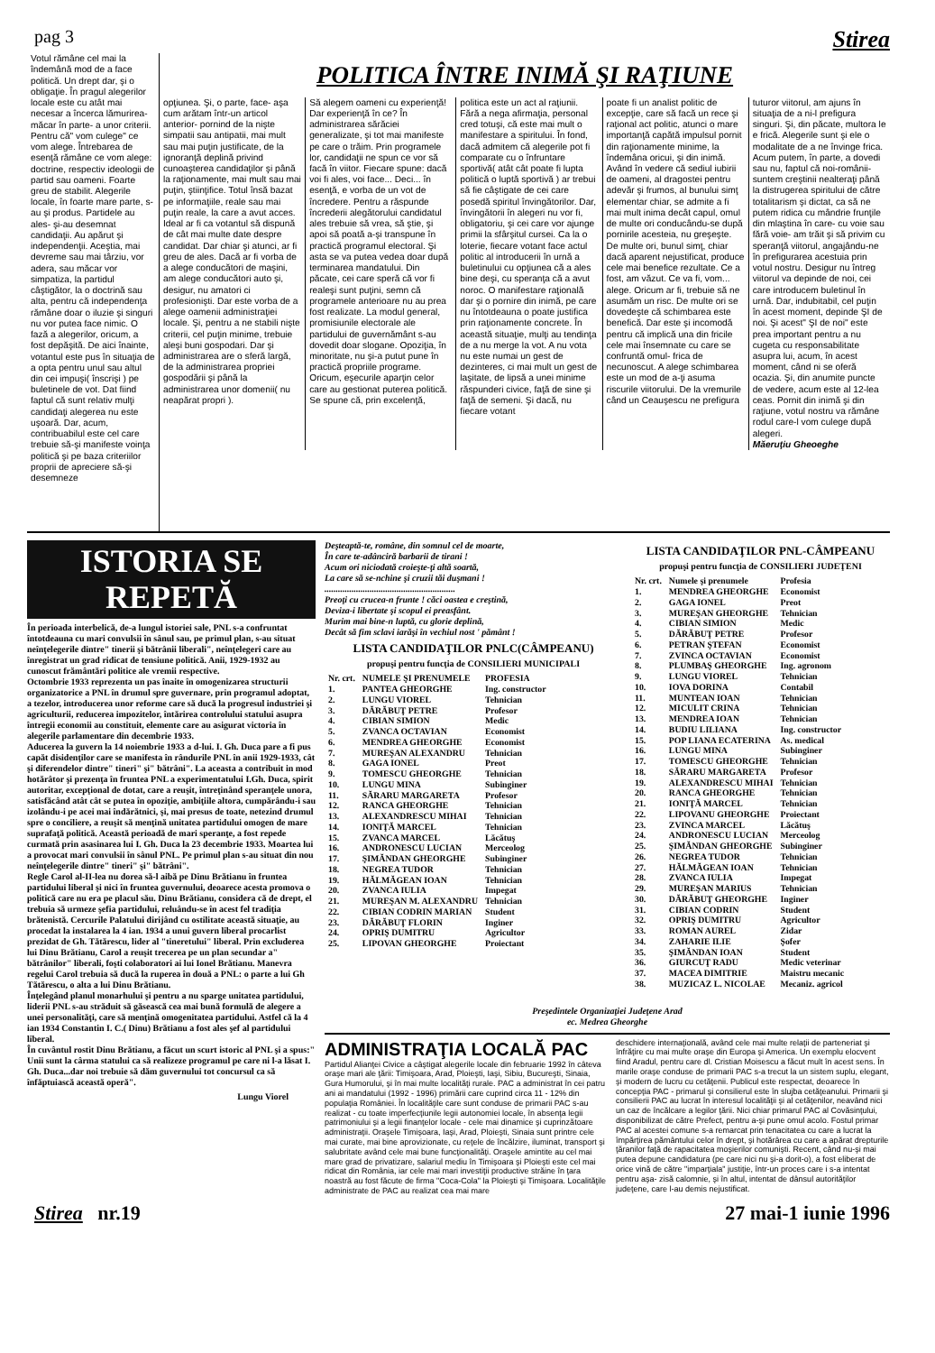pag 3 Stirea
Votul rămâne cel mai la îndemână mod de a face politică. Un drept dar, şi o obligaţie. În pragul alegerilor locale este cu atât mai necesar a încerca lămurirea-măcar în parte- a unor criterii. Pentru că" vom culege" ce vom alege. Întrebarea de esenţă rămâne ce vom alege: doctrine, respectiv ideologii de partid sau oameni. Foarte greu de stabilit. Alegerile locale, în foarte mare parte, s-au şi produs. Partidele au ales- şi-au desemnat candidaţii. Au apărut şi independenţii. Aceştia, mai devreme sau mai târziu, vor adera, sau măcar vor simpatiza, la partidul câştigător, la o doctrină sau alta, pentru că independenţa rămâne doar o iluzie şi singuri nu vor putea face nimic. O fază a alegerilor, oricum, a fost depăşită. De aici înainte, votantul este pus în situaţia de a opta pentru unul sau altul din cei impuşi( înscrişi ) pe buletinele de vot. Dat fiind faptul că sunt relativ mulţi candidaţi alegerea nu este uşoară. Dar, acum, contribuabilul este cel care trebuie să-şi manifeste voinţa politică şi pe baza criteriilor proprii de apreciere să-şi desemneze
POLITICA ÎNTRE INIMĂ ŞI RAŢIUNE
opţiunea. Şi, o parte, face- aşa cum arătam într-un articol anterior- pornind de la nişte simpatii sau antipatii, mai mult sau mai puţin justificate, de la ignoranţă deplină privind cunoaşterea candidaţilor şi până la raţionamente, mai mult sau mai puţin, ştiinţifice. Totul însă bazat pe informaţiile, reale sau mai puţin reale, la care a avut acces. Ideal ar fi ca votantul să dispună de cât mai multe date despre candidat. Dar chiar şi atunci, ar fi greu de ales. Dacă ar fi vorba de a alege conducători de maşini, am alege conducători auto şi, desigur, nu amatori ci profesionişti. Dar este vorba de a alege oamenii administraţiei locale. Şi, pentru a ne stabili nişte criterii, cel puţin minime, trebuie aleşi buni gospodari. Dar şi administrarea are o sferă largă, de la administrarea propriei gospodării şi până la administrarea unor domenii( nu neapărat propri ).
Să alegem oameni cu experienţă! Dar experienţă în ce? În administrarea sărăciei generalizate, şi tot mai manifeste pe care o trăim. Prin programele lor, candidaţii ne spun ce vor să facă în viitor. Fiecare spune: dacă voi fi ales, voi face... Deci... în esenţă, e vorba de un vot de încredere. Pentru a răspunde încrederii alegătorului candidatul ales trebuie să vrea, să ştie, şi apoi să poată a-şi transpune în practică programul electoral. Şi asta se va putea vedea doar după terminarea mandatului. Din păcate, cei care speră că vor fi realeşi sunt puţini, semn că programele anterioare nu au prea fost realizate. La modul general, promisiunile electorale ale partidului de guvernământ s-au dovedit doar slogane. Opoziţia, în minoritate, nu şi-a putut pune în practică propriile programe. Oricum, eşecurile aparţin celor care au gestionat puterea politică. Se spune că, prin excelenţă,
politica este un act al raţiunii. Fără a nega afirmaţia, personal cred totuşi, că este mai mult o manifestare a spiritului. În fond, dacă admitem că alegerile pot fi comparate cu o înfruntare sportivă( atât cât poate fi lupta politică o luptă sportivă ) ar trebui să fie câştigate de cei care posedă spiritul învingătorilor. Dar, învingătorii în alegeri nu vor fi, obligatoriu, şi cei care vor ajunge primii la sfârşitul cursei. Ca la o loterie, fiecare votant face actul politic al introducerii în urnă a buletinului cu opţiunea că a ales bine deşi, cu speranţa că a avut noroc. O manifestare raţională dar şi o pornire din inimă, pe care nu întotdeauna o poate justifica prin raţionamente concrete. În această situaţie, mulţi au tendinţa de a nu merge la vot. A nu vota nu este numai un gest de dezinteres, ci mai mult un gest de laşitate, de lipsă a unei minime răspunderi civice, faţă de sine şi faţă de semeni. Şi dacă, nu fiecare votant
poate fi un analist politic de excepţie, care să facă un rece şi raţional act politic, atunci o mare importanţă capătă impulsul pornit din raţionamente minime, la îndemâna oricui, şi din inimă. Având în vedere că sediul iubirii de oameni, al dragostei pentru adevăr şi frumos, al bunului simţ elementar chiar, se admite a fi mai mult inima decât capul, omul de multe ori conducându-se după pornirile acesteia, nu greşeşte. De multe ori, bunul simţ, chiar dacă aparent nejustificat, produce cele mai benefice rezultate. Ce a fost, am văzut. Ce va fi, vom... alege. Oricum ar fi, trebuie să ne asumăm un risc. De multe ori se dovedeşte că schimbarea este benefică. Dar este şi incomodă pentru că implică una din fricile cele mai însemnate cu care se confruntă omul- frica de necunoscut. A alege schimbarea este un mod de a-ţi asuma riscurile viitorului. De la vremurile când un Ceauşescu ne prefigura
tuturor viitorul, am ajuns în situaţia de a ni-l prefigura singuri. Şi, din păcate, multora le e frică. Alegerile sunt şi ele o modalitate de a ne învinge frica. Acum putem, în parte, a dovedi sau nu, faptul că noi-românii- suntem creştinii nealteraţi până la distrugerea spiritului de către totalitarism şi dictat, ca să ne putem ridica cu mândrie frunţile din mlaştina în care- cu voie sau fără voie- am trăit şi să privim cu speranţă viitorul, angajându-ne în prefigurarea acestuia prin votul nostru. Desigur nu întreg viitorul va depinde de noi, cei care introducem buletinul în urnă. Dar, indubitabil, cel puţin în acest moment, depinde ŞI de noi. Şi acest" ŞI de noi" este prea important pentru a nu cugeta cu responsabilitate asupra lui, acum, în acest moment, când ni se oferă ocazia. Şi, din anumite puncte de vedere, acum este al 12-lea ceas. Pornit din inimă şi din raţiune, votul nostru va rămâne rodul care-l vom culege după alegeri.
Măeruţiu Gheoeghe
ISTORIA SE
REPETĂ
În perioada interbelică, de-a lungul istoriei sale, PNL s-a confruntat întotdeauna cu mari convulsii în sânul sau, pe primul plan, s-au situat neînţelegerile dintre" tinerii şi bătrânii liberali", neînţelegeri care au înregistrat un grad ridicat de tensiune politică. Anii, 1929-1932 au cunoscut frământări politice ale vremii respective.
Octombrie 1933 reprezenta un pas înaite în omogenizarea structurii organizatorice a PNL în drumul spre guvernare, prin programul adoptat, a tezelor, introducerea unor reforme care să ducă la progresul industriei şi agriculturii, reducerea impozitelor, întărirea controlului statului asupra întregii economii au constituit, elemente care au asigurat victoria în alegerile parlamentare din decembrie 1933.
Aducerea la guvern la 14 noiembrie 1933 a d-lui. I. Gh. Duca pare a fi pus capăt disidenţilor care se manifesta în rândurile PNL în anii 1929-1933, cât şi diferendelor dintre" tineri" şi" bătrâni". La aceasta a contribuit in mod hotărâtor şi prezenţa în fruntea PNL a experimentatului I.Gh. Duca, spirit autoritar, excepţional de dotat, care a reuşit, întreţinând speranţele unora, satisfăcând atât cât se putea în opoziţie, ambiţiile altora, cumpărându-i sau izolându-i pe acei mai îndărătnici, şi, mai presus de toate, netezind drumul spre o conciliere, a reuşit să menţină unitatea partidului omogen de mare suprafaţă politică. Această perioadă de mari speranţe, a fost repede curmată prin asasinarea lui I. Gh. Duca la 23 decembrie 1933. Moartea lui a provocat mari convulsii în sânul PNL. Pe primul plan s-au situat din nou neînţelegerile dintre" tineri" şi" bătrâni".
Regle Carol al-II-lea nu dorea să-l aibă pe Dinu Brătianu în fruntea partidului liberal şi nici în fruntea guvernului, deoarece acesta promova o politică care nu era pe placul său. Dinu Brătianu, considera că de drept, el trebuia să urmeze şefia partidului, reluându-se în acest fel tradiţia brătenistă. Cercurile Palatului dirijând cu ostilitate această situaţie, au procedat la instalarea la 4 ian. 1934 a unui guvern liberal procarlist prezidat de Gh. Tătărescu, lider al "tineretului" liberal. Prin excluderea lui Dinu Brătianu, Carol a reuşit trecerea pe un plan secundar a" bătrânilor" liberali, foşti colaboratori ai lui Ionel Brătianu. Manevra regelui Carol trebuia să ducă la ruperea în două a PNL: o parte a lui Gh Tătărescu, o alta a lui Dinu Brătianu.
Înţelegând planul monarhului şi pentru a nu sparge unitatea partidului, liderii PNL s-au străduit să găsească cea mai bună formulă de alegere a unei personalităţi, care să menţină omogenitatea partidului. Astfel că la 4 ian 1934 Constantin I. C.( Dinu) Brătianu a fost ales şef al partidului liberal.
În cuvântul rostit Dinu Brătianu, a făcut un scurt istoric al PNL şi a spus:" Unii sunt la cârma statului ca să realizeze programul pe care ni l-a lăsat I. Gh. Duca...dar noi trebuie să dăm guvernului tot concursul ca să înfăptuiască această operă".
Lungu Viorel
Deşteaptă-te, române, din somnul cel de moarte,
În care te-adânciră barbarii de tirani !
Acum ori niciodată croieşte-ţi altă soartă,
La care să se-nchine şi cruzii tăi duşmani !
..........................................................
Preoţi cu crucea-n frunte ! căci oastea e creştină,
Deviza-i libertate şi scopul ei preasfânt.
Murim mai bine-n luptă, cu glorie deplină,
Decât să fim sclavi iarăşi în vechiul nost ' pământ !
LISTA CANDIDAŢILOR PNLC(CÂMPEANU)
propuşi pentru funcţia de CONSILIERI MUNICIPALI
| Nr. crt. | NUMELE ŞI PRENUMELE | PROFESIA |
| --- | --- | --- |
| 1. | PANTEA GHEORGHE | Ing. constructor |
| 2. | LUNGU VIOREL | Tehnician |
| 3. | DĂRĂBUŢ PETRE | Profesor |
| 4. | CIBIAN SIMION | Medic |
| 5. | ZVANCA OCTAVIAN | Economist |
| 6. | MENDREA GHEORGHE | Economist |
| 7. | MUREŞAN ALEXANDRU | Tehnician |
| 8. | GAGA IONEL | Preot |
| 9. | TOMESCU GHEORGHE | Tehnician |
| 10. | LUNGU MINA | Subinginer |
| 11. | SĂRARU MARGARETA | Profesor |
| 12. | RANCA GHEORGHE | Tehnician |
| 13. | ALEXANDRESCU MIHAI | Tehnician |
| 14. | IONIŢĂ MARCEL | Tehnician |
| 15. | ZVANCA MARCEL | Lăcătuş |
| 16. | ANDRONESCU LUCIAN | Merceolog |
| 17. | ŞIMĂNDAN GHEORGHE | Subinginer |
| 18. | NEGREA TUDOR | Tehnician |
| 19. | HĂLMĂGEAN IOAN | Tehnician |
| 20. | ZVANCA IULIA | Impegat |
| 21. | MUREŞAN M. ALEXANDRU | Tehnician |
| 22. | CIBIAN CODRIN MARIAN | Student |
| 23. | DĂRĂBUŢ FLORIN | Inginer |
| 24. | OPRIŞ DUMITRU | Agricultor |
| 25. | LIPOVAN GHEORGHE | Proiectant |
LISTA CANDIDAŢILOR PNL-CÂMPEANU
propuşi pentru funcţia de CONSILIERI JUDEŢENI
| Nr. crt. | Numele şi prenumele | Profesia |
| --- | --- | --- |
| 1. | MENDREA GHEORGHE | Economist |
| 2. | GAGA IONEL | Preot |
| 3. | MUREŞAN GHEORGHE | Tehnician |
| 4. | CIBIAN SIMION | Medic |
| 5. | DĂRĂBUŢ PETRE | Profesor |
| 6. | PETRAN ŞTEFAN | Economist |
| 7. | ZVINCA OCTAVIAN | Economist |
| 8. | PLUMBAŞ GHEORGHE | Ing. agronom |
| 9. | LUNGU VIOREL | Tehnician |
| 10. | IOVA DORINA | Contabil |
| 11. | MUNTEAN IOAN | Tehnician |
| 12. | MICULIT CRINA | Tehnician |
| 13. | MENDREA IOAN | Tehnician |
| 14. | BUDIU LILIANA | Ing. constructor |
| 15. | POP LIANA ECATERINA | As. medical |
| 16. | LUNGU MINA | Subinginer |
| 17. | TOMESCU GHEORGHE | Tehnician |
| 18. | SĂRARU MARGARETA | Profesor |
| 19. | ALEXANDRESCU MIHAI | Tehnician |
| 20. | RANCA GHEORGHE | Tehnician |
| 21. | IONIŢĂ MARCEL | Tehnician |
| 22. | LIPOVANU GHEORGHE | Proiectant |
| 23. | ZVINCA MARCEL | Lăcătuş |
| 24. | ANDRONESCU LUCIAN | Merceolog |
| 25. | ŞIMĂNDAN GHEORGHE | Subinginer |
| 26. | NEGREA TUDOR | Tehnician |
| 27. | HĂLMĂGEAN IOAN | Tehnician |
| 28. | ZVANCA IULIA | Impegat |
| 29. | MUREŞAN MARIUS | Tehnician |
| 30. | DĂRĂBUŢ GHEORGHE | Inginer |
| 31. | CIBIAN CODRIN | Student |
| 32. | OPRIŞ DUMITRU | Agricultor |
| 33. | ROMAN AUREL | Zidar |
| 34. | ZAHARIE ILIE | Şofer |
| 35. | ŞIMĂNDAN IOAN | Student |
| 36. | GIURCUŢ RADU | Medic veterinar |
| 37. | MACEA DIMITRIE | Maistru mecanic |
| 38. | MUZICAZ L. NICOLAE | Mecaniz. agricol |
Preşedintele Organizaţiei Judeţene Arad
ec. Medrea Gheorghe
ADMINISTRAŢIA LOCALĂ PAC
Partidul Alianţei Civice a câştigat alegerile locale din februarie 1992 în câteva oraşe mari ale ţării: Timişoara, Arad, Ploieşti, Iaşi, Sibiu, Bucureşti, Sinaia, Gura Humorului, şi în mai multe localităţi rurale. PAC a administrat în cei patru ani ai mandatului (1992 - 1996) primării care cuprind circa 11 - 12% din populaţia României. În localităţile care sunt conduse de primarii PAC s-au realizat - cu toate imperfecţiunile legii autonomiei locale, în absenţa legii patrimoniului şi a legii finanţelor locale - cele mai dinamice şi cuprinzătoare administraţii. Oraşele Timişoara, Iaşi, Arad, Ploieşti, Sinaia sunt printre cele mai curate, mai bine aprovizionate, cu reţele de încălzire, iluminat, transport şi salubritate având cele mai bune funcţionalităţi. Oraşele amintite au cel mai mare grad de privatizare, salariul mediu în Timişoara şi Ploieşti este cel mai ridicat din România, iar cele mai mari investiţii productive străine în ţara noastră au fost făcute de firma "Coca-Cola" la Ploieşti şi Timişoara. Localităţile administrate de PAC au realizat cea mai mare
deschidere internaţională, având cele mai multe relaţii de parteneriat şi înfrăţire cu mai multe oraşe din Europa şi America. Un exemplu elocvent fiind Aradul, pentru care dl. Cristian Moisescu a făcut mult în acest sens. În marile oraşe conduse de primarii PAC s-a trecut la un sistem suplu, elegant, şi modern de lucru cu cetăţenii. Publicul este respectat, deoarece în concepţia PAC - primarul şi consilierul este în slujba cetăţeanului. Primarii şi consilierii PAC au lucrat în interesul localităţii şi al cetăţenilor, neavând nici un caz de încălcare a legilor ţării. Nici chiar primarul PAC al Covăsinţului, disponibilizat de către Prefect, pentru a-şi pune omul acolo. Fostul primar PAC al acestei comune s-a remarcat prin tenacitatea cu care a lucrat la împărţirea pământului celor în drept, şi hotărârea cu care a apărat drepturile ţăranilor faţă de rapacitatea moşierilor comunişti. Recent, când nu-şi mai putea depune candidatura (pe care nici nu şi-a dorit-o), a fost eliberat de orice vină de către "imparţiala" justiţie, într-un proces care i s-a intentat pentru aşa- zisă calomnie, şi în altul, intentat de dânsul autorităţilor judeţene, care l-au demis nejustificat.
Stirea nr.19 27 mai-1 iunie 1996